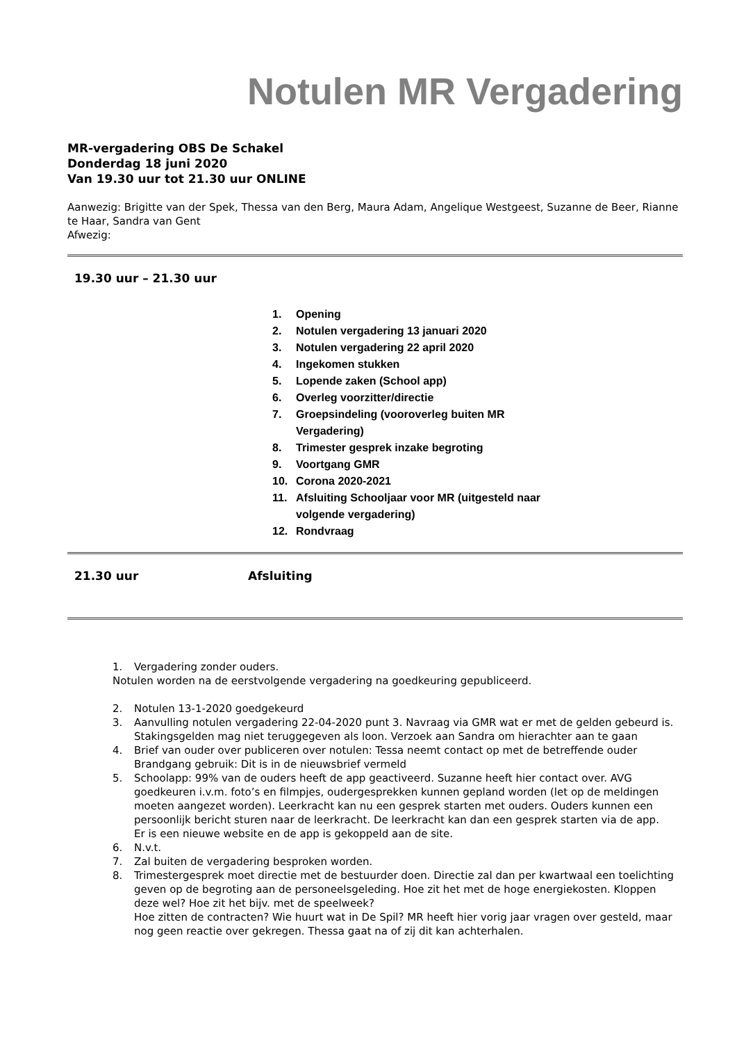Notulen MR Vergadering
MR-vergadering OBS De Schakel
Donderdag 18 juni 2020
Van 19.30 uur tot 21.30 uur ONLINE
Aanwezig: Brigitte van der Spek, Thessa van den Berg, Maura Adam, Angelique Westgeest, Suzanne de Beer, Rianne te Haar, Sandra van Gent
Afwezig:
19.30 uur – 21.30 uur
1. Opening
2. Notulen vergadering 13 januari 2020
3. Notulen vergadering 22 april 2020
4. Ingekomen stukken
5. Lopende zaken (School app)
6. Overleg voorzitter/directie
7. Groepsindeling (vooroverleg buiten MR Vergadering)
8. Trimester gesprek inzake begroting
9. Voortgang GMR
10. Corona 2020-2021
11. Afsluiting Schooljaar voor MR (uitgesteld naar volgende vergadering)
12. Rondvraag
21.30 uur Afsluiting
1. Vergadering zonder ouders.
Notulen worden na de eerstvolgende vergadering na goedkeuring gepubliceerd.
2. Notulen 13-1-2020 goedgekeurd
3. Aanvulling notulen vergadering 22-04-2020 punt 3. Navraag via GMR wat er met de gelden gebeurd is. Stakingsgelden mag niet teruggegeven als loon. Verzoek aan Sandra om hierachter aan te gaan
4. Brief van ouder over publiceren over notulen: Tessa neemt contact op met de betreffende ouder
Brandgang gebruik: Dit is in de nieuwsbrief vermeld
5. Schoolapp: 99% van de ouders heeft de app geactiveerd. Suzanne heeft hier contact over. AVG goedkeuren i.v.m. foto’s en filmpjes, oudergesprekken kunnen gepland worden (let op de meldingen moeten aangezet worden). Leerkracht kan nu een gesprek starten met ouders. Ouders kunnen een persoonlijk bericht sturen naar de leerkracht. De leerkracht kan dan een gesprek starten via de app.
Er is een nieuwe website en de app is gekoppeld aan de site.
6. N.v.t.
7. Zal buiten de vergadering besproken worden.
8. Trimestergesprek moet directie met de bestuurder doen. Directie zal dan per kwartwaal een toelichting geven op de begroting aan de personeelsgeleding. Hoe zit het met de hoge energiekosten. Kloppen deze wel? Hoe zit het bijv. met de speelweek?
Hoe zitten de contracten? Wie huurt wat in De Spil? MR heeft hier vorig jaar vragen over gesteld, maar nog geen reactie over gekregen. Thessa gaat na of zij dit kan achterhalen.